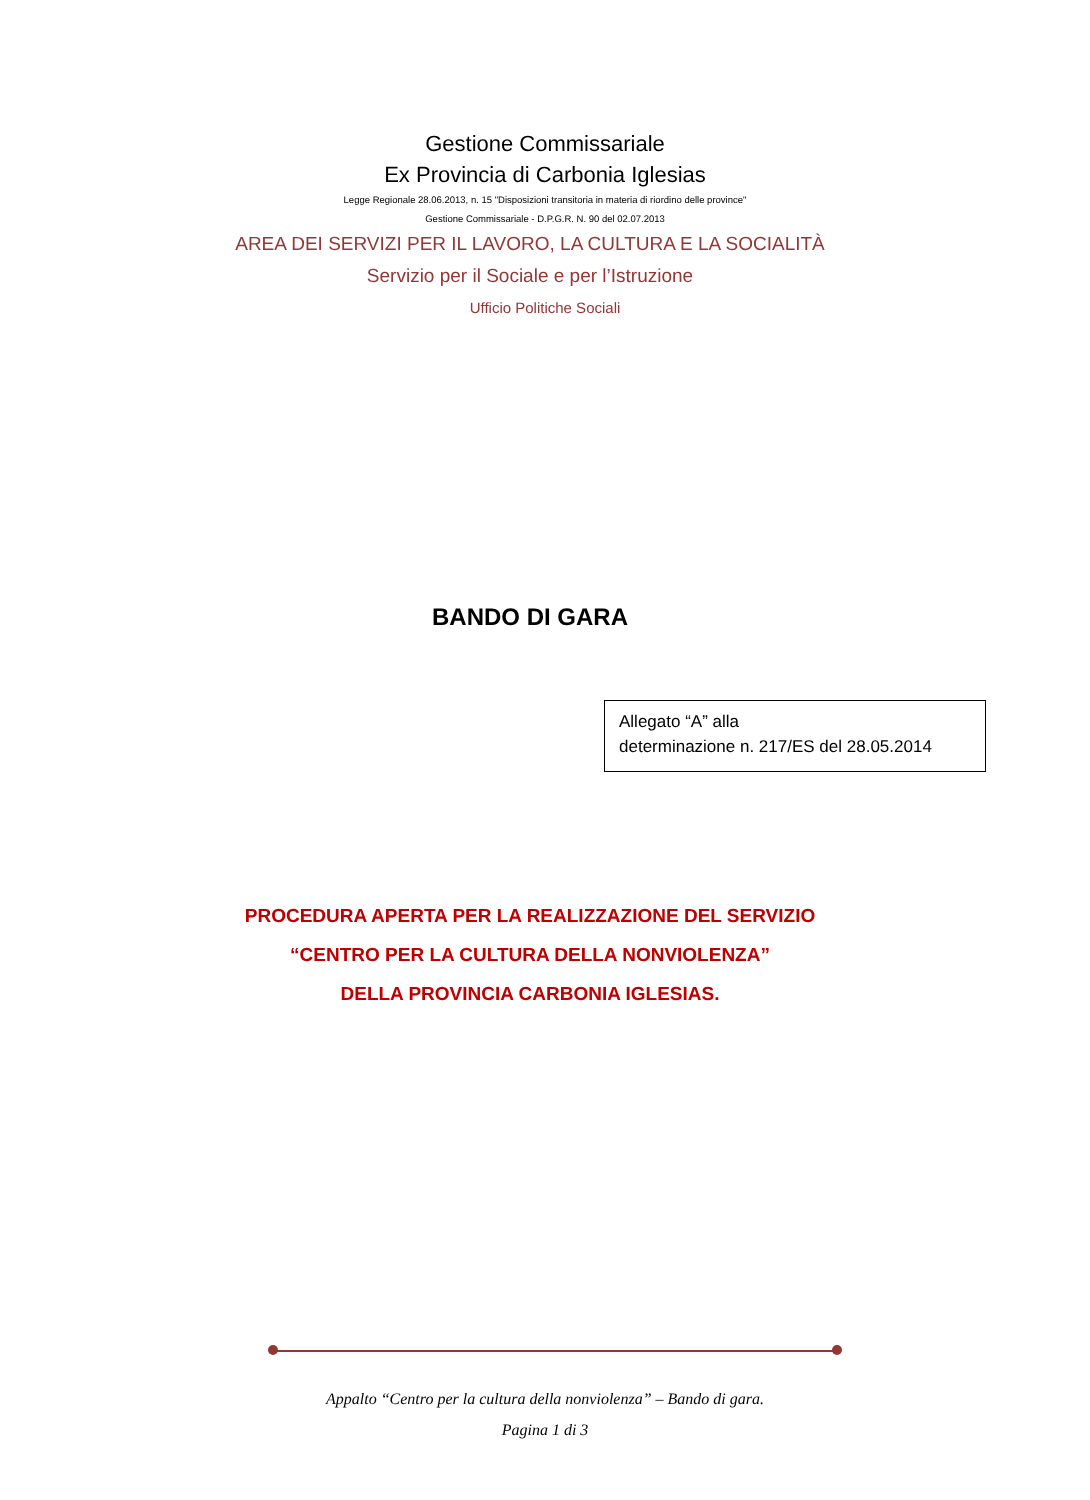Gestione Commissariale
Ex Provincia di Carbonia Iglesias
Legge Regionale 28.06.2013, n. 15 "Disposizioni transitoria in materia di riordino delle province"
Gestione Commissariale - D.P.G.R. N. 90 del 02.07.2013
AREA DEI SERVIZI PER IL LAVORO, LA CULTURA E LA SOCIALITÀ
Servizio per il Sociale e per l’Istruzione
Ufficio Politiche Sociali
BANDO DI GARA
Allegato “A” alla
determinazione n. 217/ES del 28.05.2014
PROCEDURA APERTA PER LA REALIZZAZIONE DEL SERVIZIO
“CENTRO PER LA CULTURA DELLA NONVIOLENZA”
DELLA PROVINCIA CARBONIA IGLESIAS.
Appalto “Centro per la cultura della nonviolenza” – Bando di gara.
Pagina 1 di 3